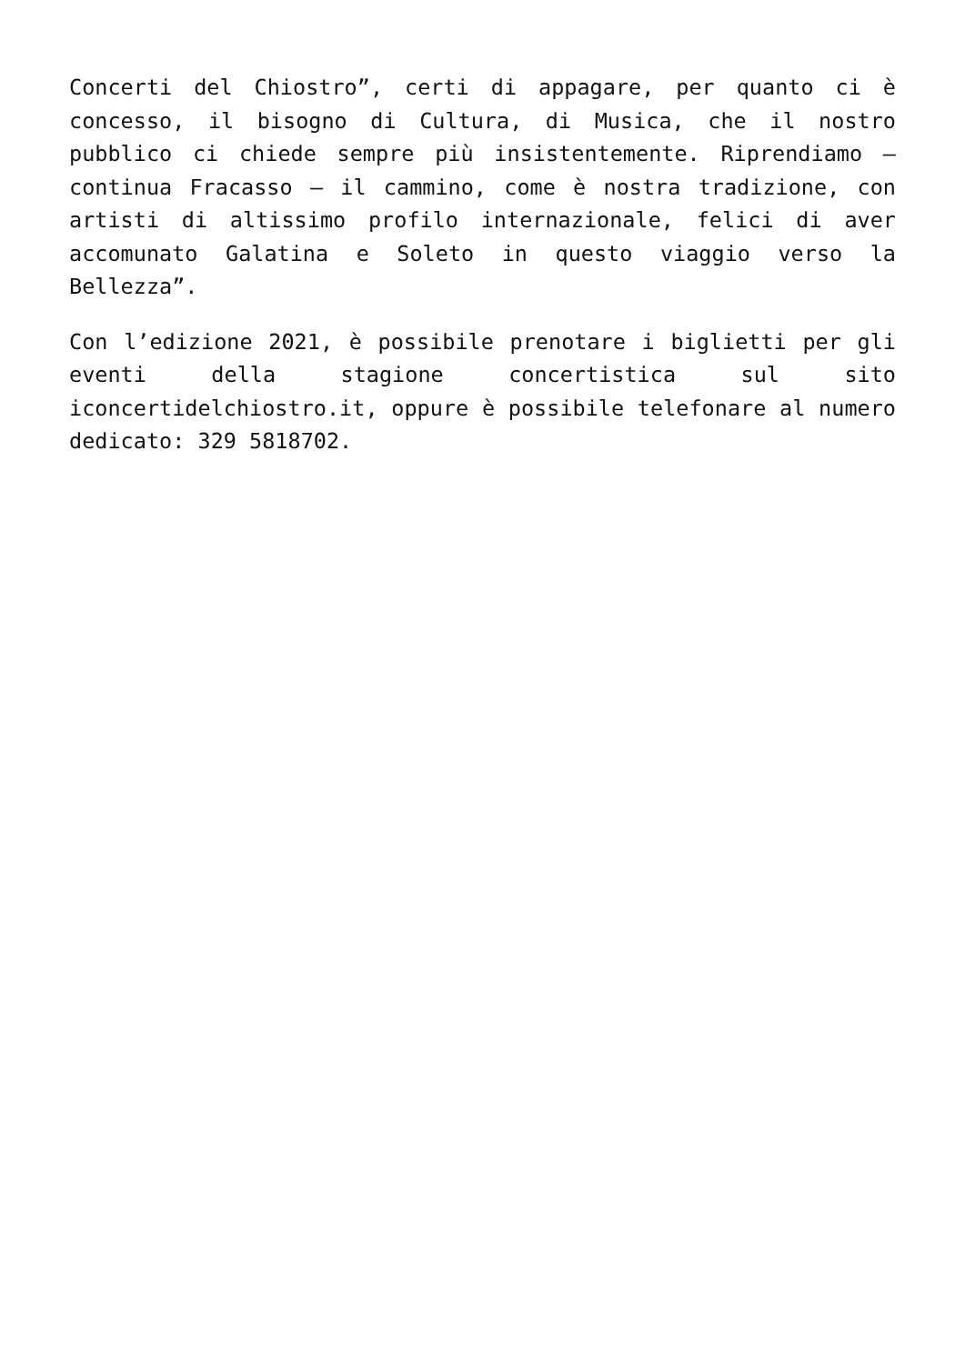Concerti del Chiostro”, certi di appagare, per quanto ci è concesso, il bisogno di Cultura, di Musica, che il nostro pubblico ci chiede sempre più insistentemente. Riprendiamo – continua Fracasso – il cammino, come è nostra tradizione, con artisti di altissimo profilo internazionale, felici di aver accomunato Galatina e Soleto in questo viaggio verso la Bellezza”.
Con l’edizione 2021, è possibile prenotare i biglietti per gli eventi della stagione concertistica sul sito iconcertidelchiostro.it, oppure è possibile telefonare al numero dedicato: 329 5818702.